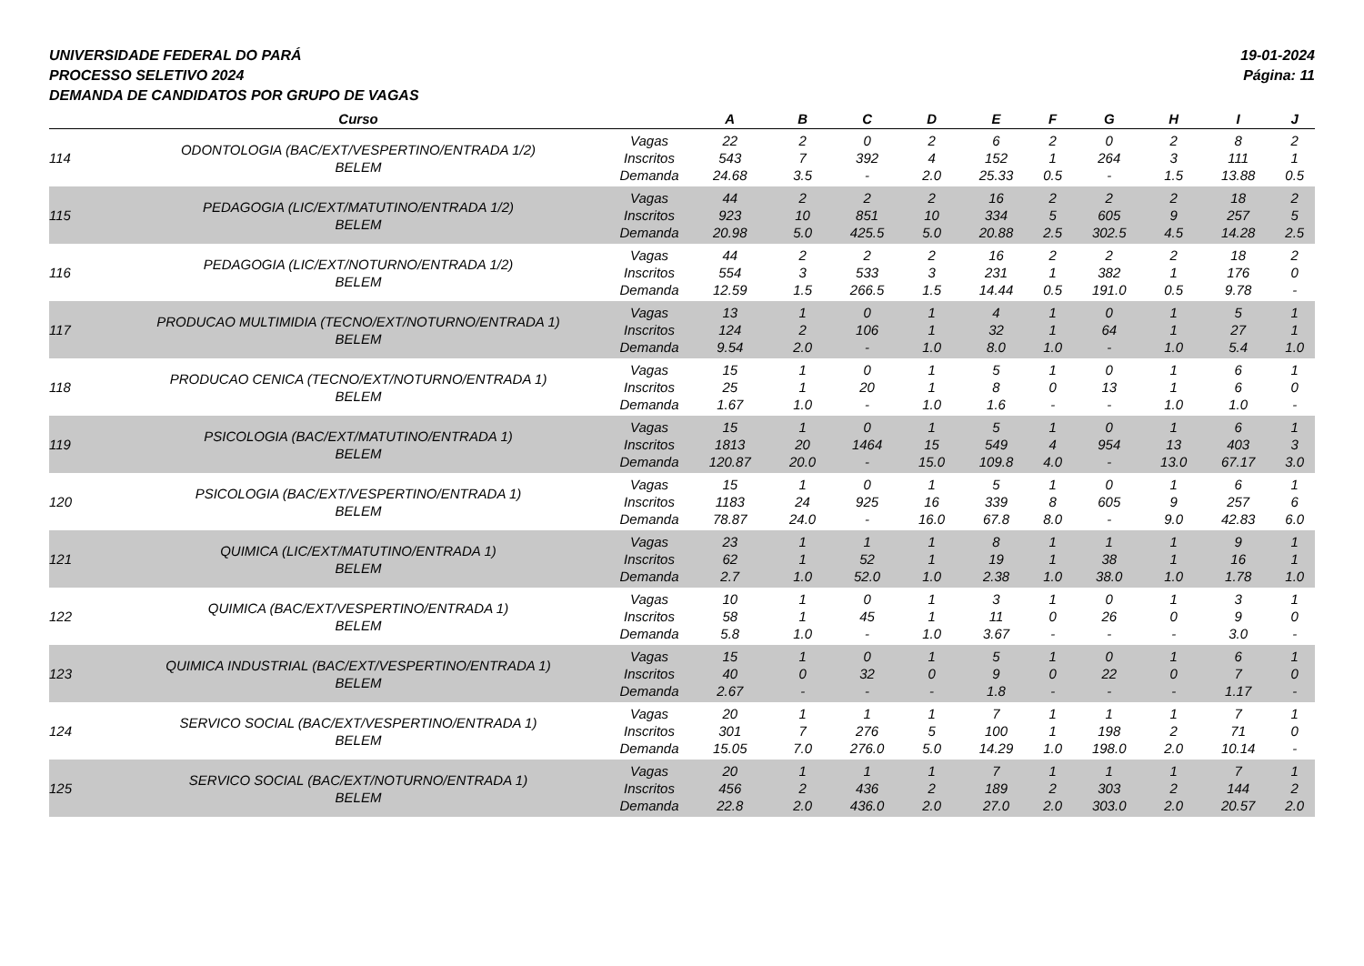UNIVERSIDADE FEDERAL DO PARÁ
PROCESSO SELETIVO 2024
DEMANDA DE CANDIDATOS POR GRUPO DE VAGAS
19-01-2024
Página: 11
| | Curso | | A | B | C | D | E | F | G | H | I | J |
| --- | --- | --- | --- | --- | --- | --- | --- | --- | --- | --- | --- | --- |
| 114 | ODONTOLOGIA (BAC/EXT/VESPERTINO/ENTRADA 1/2) BELEM | Vagas Inscritos Demanda | 22 543 24.68 | 2 7 3.5 | 0 392 - | 2 4 2.0 | 6 152 25.33 | 2 1 0.5 | 0 264 - | 2 3 1.5 | 8 111 13.88 | 2 1 0.5 |
| 115 | PEDAGOGIA (LIC/EXT/MATUTINO/ENTRADA 1/2) BELEM | Vagas Inscritos Demanda | 44 923 20.98 | 2 10 5.0 | 2 851 425.5 | 2 10 5.0 | 16 334 20.88 | 2 5 2.5 | 2 605 302.5 | 2 9 4.5 | 18 257 14.28 | 2 5 2.5 |
| 116 | PEDAGOGIA (LIC/EXT/NOTURNO/ENTRADA 1/2) BELEM | Vagas Inscritos Demanda | 44 554 12.59 | 2 3 1.5 | 2 533 266.5 | 2 3 1.5 | 16 231 14.44 | 2 1 0.5 | 2 382 191.0 | 2 1 0.5 | 18 176 9.78 | 2 0 - |
| 117 | PRODUCAO MULTIMIDIA (TECNO/EXT/NOTURNO/ENTRADA 1) BELEM | Vagas Inscritos Demanda | 13 124 9.54 | 1 2 2.0 | 0 106 - | 1 1 1.0 | 4 32 8.0 | 1 1 1.0 | 0 64 - | 1 1 1.0 | 5 27 5.4 | 1 1 1.0 |
| 118 | PRODUCAO CENICA (TECNO/EXT/NOTURNO/ENTRADA 1) BELEM | Vagas Inscritos Demanda | 15 25 1.67 | 1 1 1.0 | 0 20 - | 1 1 1.0 | 5 8 1.6 | 1 0 - | 0 13 - | 1 1 1.0 | 6 6 1.0 | 1 0 - |
| 119 | PSICOLOGIA (BAC/EXT/MATUTINO/ENTRADA 1) BELEM | Vagas Inscritos Demanda | 15 1813 120.87 | 1 20 20.0 | 0 1464 - | 1 15 15.0 | 5 549 109.8 | 1 4 4.0 | 0 954 - | 1 13 13.0 | 6 403 67.17 | 1 3 3.0 |
| 120 | PSICOLOGIA (BAC/EXT/VESPERTINO/ENTRADA 1) BELEM | Vagas Inscritos Demanda | 15 1183 78.87 | 1 24 24.0 | 0 925 - | 1 16 16.0 | 5 339 67.8 | 1 8 8.0 | 0 605 - | 1 9 9.0 | 6 257 42.83 | 1 6 6.0 |
| 121 | QUIMICA (LIC/EXT/MATUTINO/ENTRADA 1) BELEM | Vagas Inscritos Demanda | 23 62 2.7 | 1 1 1.0 | 1 52 52.0 | 1 1 1.0 | 8 19 2.38 | 1 1 1.0 | 1 38 38.0 | 1 1 1.0 | 9 16 1.78 | 1 1 1.0 |
| 122 | QUIMICA (BAC/EXT/VESPERTINO/ENTRADA 1) BELEM | Vagas Inscritos Demanda | 10 58 5.8 | 1 1 1.0 | 0 45 - | 1 1 1.0 | 3 11 3.67 | 1 0 - | 0 26 - | 1 0 - | 3 9 3.0 | 1 0 - |
| 123 | QUIMICA INDUSTRIAL (BAC/EXT/VESPERTINO/ENTRADA 1) BELEM | Vagas Inscritos Demanda | 15 40 2.67 | 1 0 - | 0 32 - | 1 0 - | 5 9 1.8 | 1 0 - | 0 22 - | 1 0 - | 6 7 1.17 | 1 0 - |
| 124 | SERVICO SOCIAL (BAC/EXT/VESPERTINO/ENTRADA 1) BELEM | Vagas Inscritos Demanda | 20 301 15.05 | 1 7 7.0 | 1 276 276.0 | 1 5 5.0 | 7 100 14.29 | 1 1 1.0 | 1 198 198.0 | 1 2 2.0 | 7 71 10.14 | 1 0 - |
| 125 | SERVICO SOCIAL (BAC/EXT/NOTURNO/ENTRADA 1) BELEM | Vagas Inscritos Demanda | 20 456 22.8 | 1 2 2.0 | 1 436 436.0 | 1 2 2.0 | 7 189 27.0 | 1 2 2.0 | 1 303 303.0 | 1 2 2.0 | 7 144 20.57 | 1 2 2.0 |